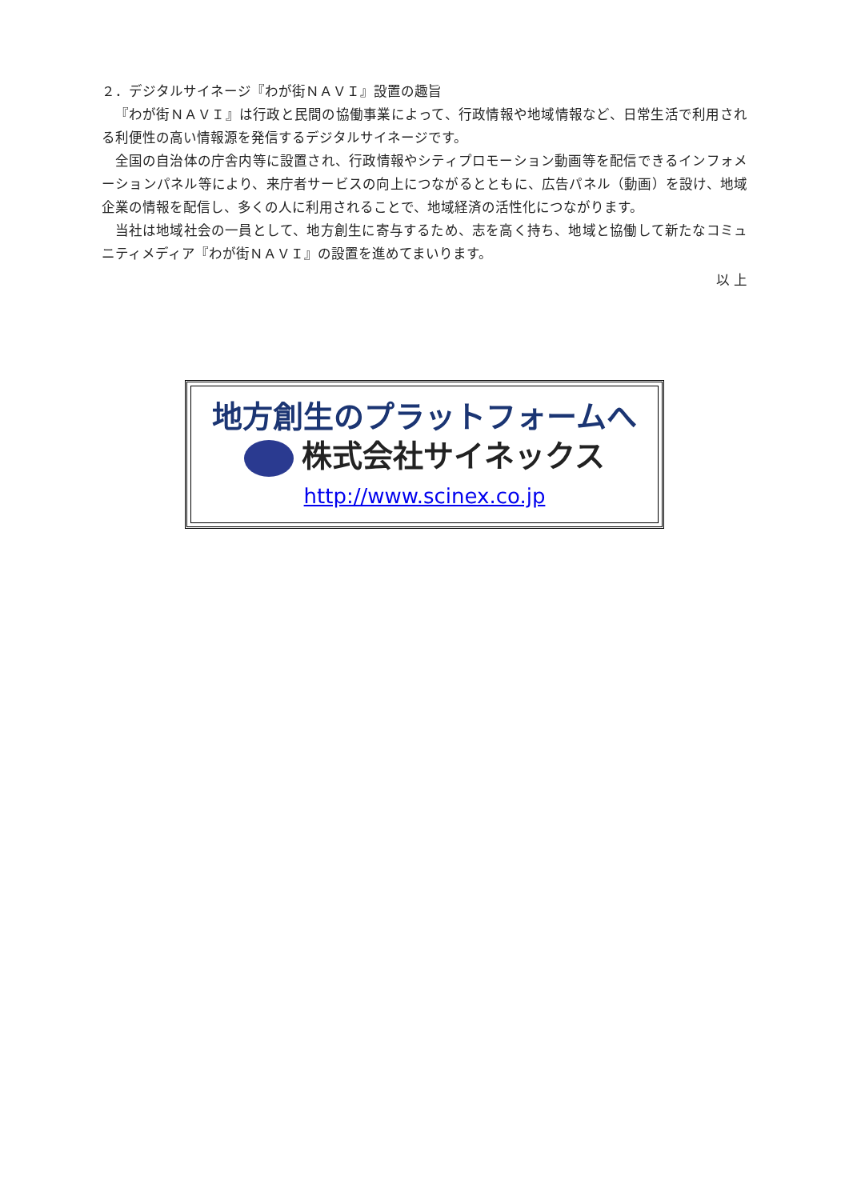２．デジタルサイネージ『わが街ＮＡＶＩ』設置の趣旨
『わが街ＮＡＶＩ』は行政と民間の協働事業によって、行政情報や地域情報など、日常生活で利用される利便性の高い情報源を発信するデジタルサイネージです。
全国の自治体の庁舎内等に設置され、行政情報やシティプロモーション動画等を配信できるインフォメーションパネル等により、来庁者サービスの向上につながるとともに、広告パネル（動画）を設け、地域企業の情報を配信し、多くの人に利用されることで、地域経済の活性化につながります。
当社は地域社会の一員として、地方創生に寄与するため、志を高く持ち、地域と協働して新たなコミュニティメディア『わが街ＮＡＶＩ』の設置を進めてまいります。
以 上
地方創生のプラットフォームへ
株式会社サイネックス
http://www.scinex.co.jp